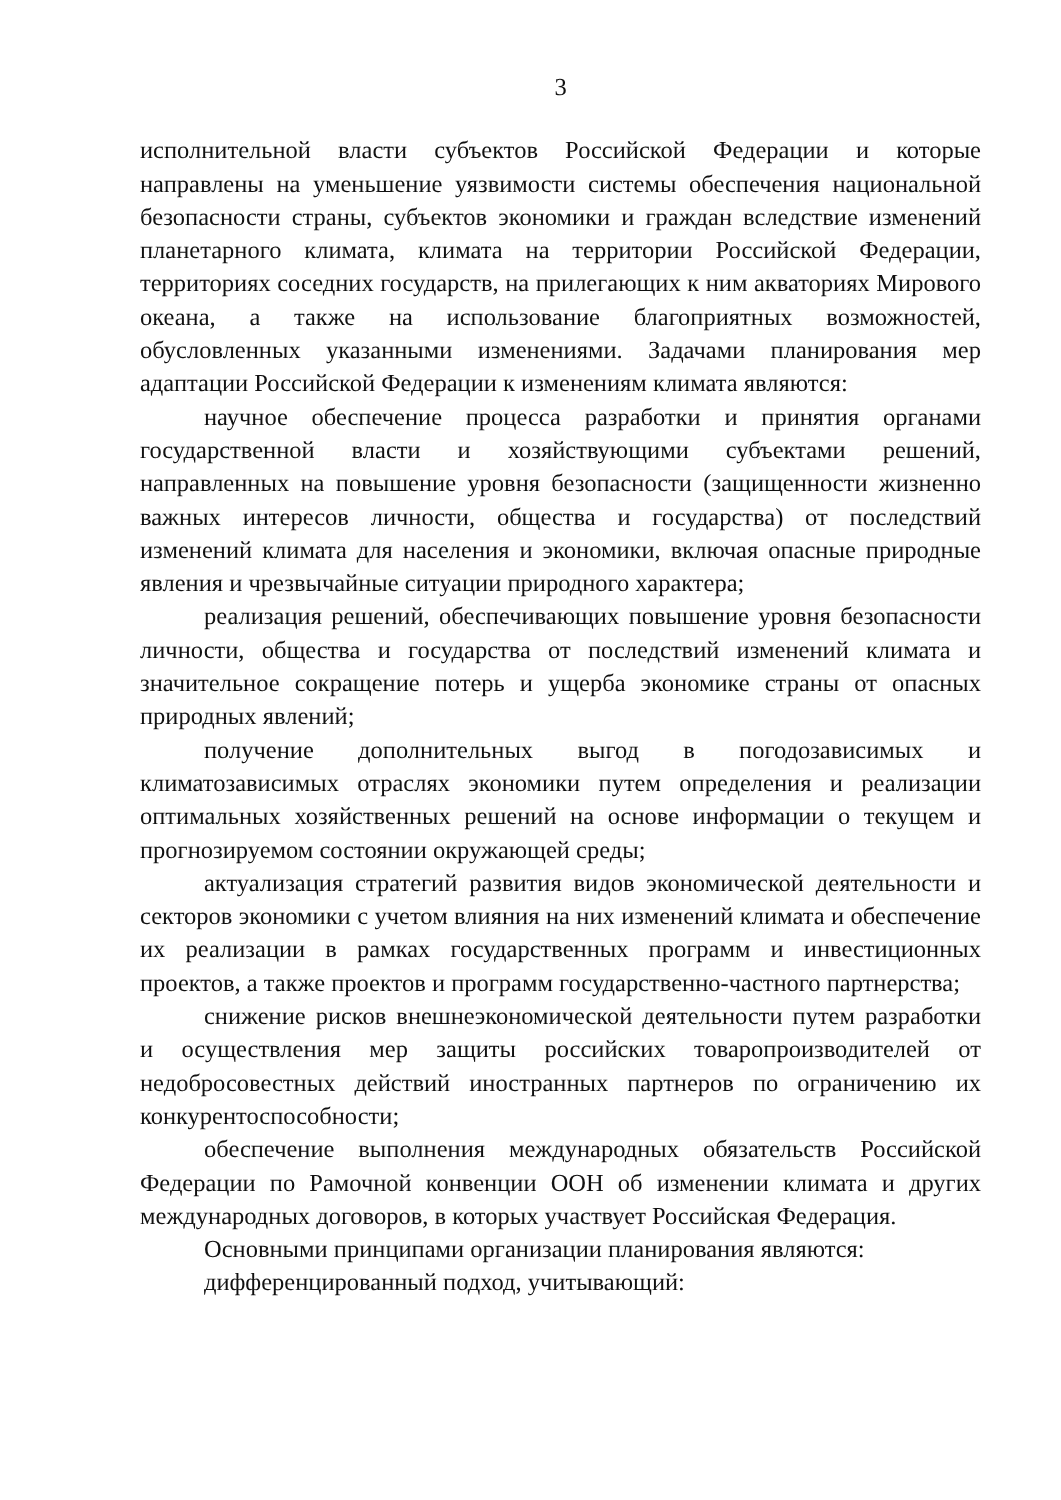3
исполнительной власти субъектов Российской Федерации и которые направлены на уменьшение уязвимости системы обеспечения национальной безопасности страны, субъектов экономики и граждан вследствие изменений планетарного климата, климата на территории Российской Федерации, территориях соседних государств, на прилегающих к ним акваториях Мирового океана, а также на использование благоприятных возможностей, обусловленных указанными изменениями. Задачами планирования мер адаптации Российской Федерации к изменениям климата являются:
научное обеспечение процесса разработки и принятия органами государственной власти и хозяйствующими субъектами решений, направленных на повышение уровня безопасности (защищенности жизненно важных интересов личности, общества и государства) от последствий изменений климата для населения и экономики, включая опасные природные явления и чрезвычайные ситуации природного характера;
реализация решений, обеспечивающих повышение уровня безопасности личности, общества и государства от последствий изменений климата и значительное сокращение потерь и ущерба экономике страны от опасных природных явлений;
получение дополнительных выгод в погодозависимых и климатозависимых отраслях экономики путем определения и реализации оптимальных хозяйственных решений на основе информации о текущем и прогнозируемом состоянии окружающей среды;
актуализация стратегий развития видов экономической деятельности и секторов экономики с учетом влияния на них изменений климата и обеспечение их реализации в рамках государственных программ и инвестиционных проектов, а также проектов и программ государственно-частного партнерства;
снижение рисков внешнеэкономической деятельности путем разработки и осуществления мер защиты российских товаропроизводителей от недобросовестных действий иностранных партнеров по ограничению их конкурентоспособности;
обеспечение выполнения международных обязательств Российской Федерации по Рамочной конвенции ООН об изменении климата и других международных договоров, в которых участвует Российская Федерация.
Основными принципами организации планирования являются:
дифференцированный подход, учитывающий: